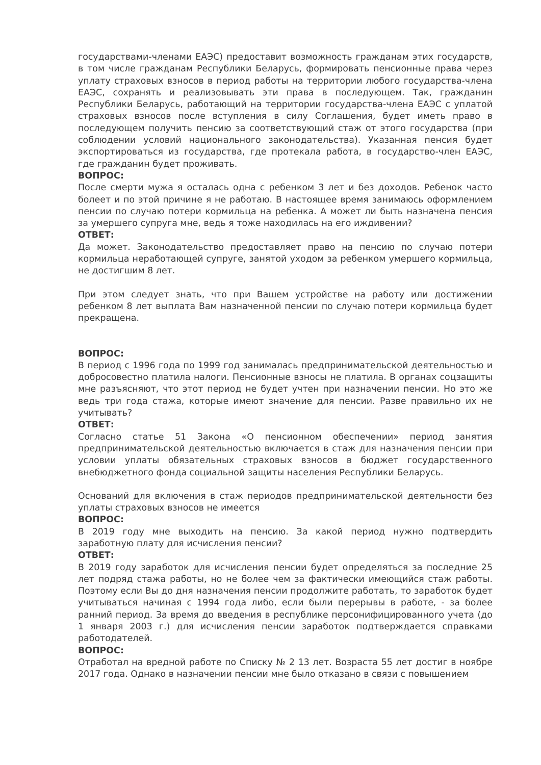государствами-членами ЕАЭС) предоставит возможность гражданам этих государств, в том числе гражданам Республики Беларусь, формировать пенсионные права через уплату страховых взносов в период работы на территории любого государства-члена ЕАЭС, сохранять и реализовывать эти права в последующем. Так, гражданин Республики Беларусь, работающий на территории государства-члена ЕАЭС с уплатой страховых взносов после вступления в силу Соглашения, будет иметь право в последующем получить пенсию за соответствующий стаж от этого государства (при соблюдении условий национального законодательства). Указанная пенсия будет экспортироваться из государства, где протекала работа, в государство-член ЕАЭС, где гражданин будет проживать.
ВОПРОС:
После смерти мужа я осталась одна с ребенком 3 лет и без доходов. Ребенок часто болеет и по этой причине я не работаю. В настоящее время занимаюсь оформлением пенсии по случаю потери кормильца на ребенка. А может ли быть назначена пенсия за умершего супруга мне, ведь я тоже находилась на его иждивении?
ОТВЕТ:
Да может. Законодательство предоставляет право на пенсию по случаю потери кормильца неработающей супруге, занятой уходом за ребенком умершего кормильца, не достигшим 8 лет.
При этом следует знать, что при Вашем устройстве на работу или достижении ребенком 8 лет выплата Вам назначенной пенсии по случаю потери кормильца будет прекращена.
ВОПРОС:
В период с 1996 года по 1999 год занималась предпринимательской деятельностью и добросовестно платила налоги. Пенсионные взносы не платила. В органах соцзащиты мне разъясняют, что этот период не будет учтен при назначении пенсии. Но это же ведь три года стажа, которые имеют значение для пенсии. Разве правильно их не учитывать?
ОТВЕТ:
Согласно статье 51 Закона «О пенсионном обеспечении» период занятия предпринимательской деятельностью включается в стаж для назначения пенсии при условии уплаты обязательных страховых взносов в бюджет государственного внебюджетного фонда социальной защиты населения Республики Беларусь.
Оснований для включения в стаж периодов предпринимательской деятельности без уплаты страховых взносов не имеется
ВОПРОС:
В 2019 году мне выходить на пенсию. За какой период нужно подтвердить заработную плату для исчисления пенсии?
ОТВЕТ:
В 2019 году заработок для исчисления пенсии будет определяться за последние 25 лет подряд стажа работы, но не более чем за фактически имеющийся стаж работы. Поэтому если Вы до дня назначения пенсии продолжите работать, то заработок будет учитываться начиная с 1994 года либо, если были перерывы в работе, - за более ранний период. За время до введения в республике персонифицированного учета (до 1 января 2003 г.) для исчисления пенсии заработок подтверждается справками работодателей.
ВОПРОС:
Отработал на вредной работе по Списку № 2 13 лет. Возраста 55 лет достиг в ноябре 2017 года. Однако в назначении пенсии мне было отказано в связи с повышением